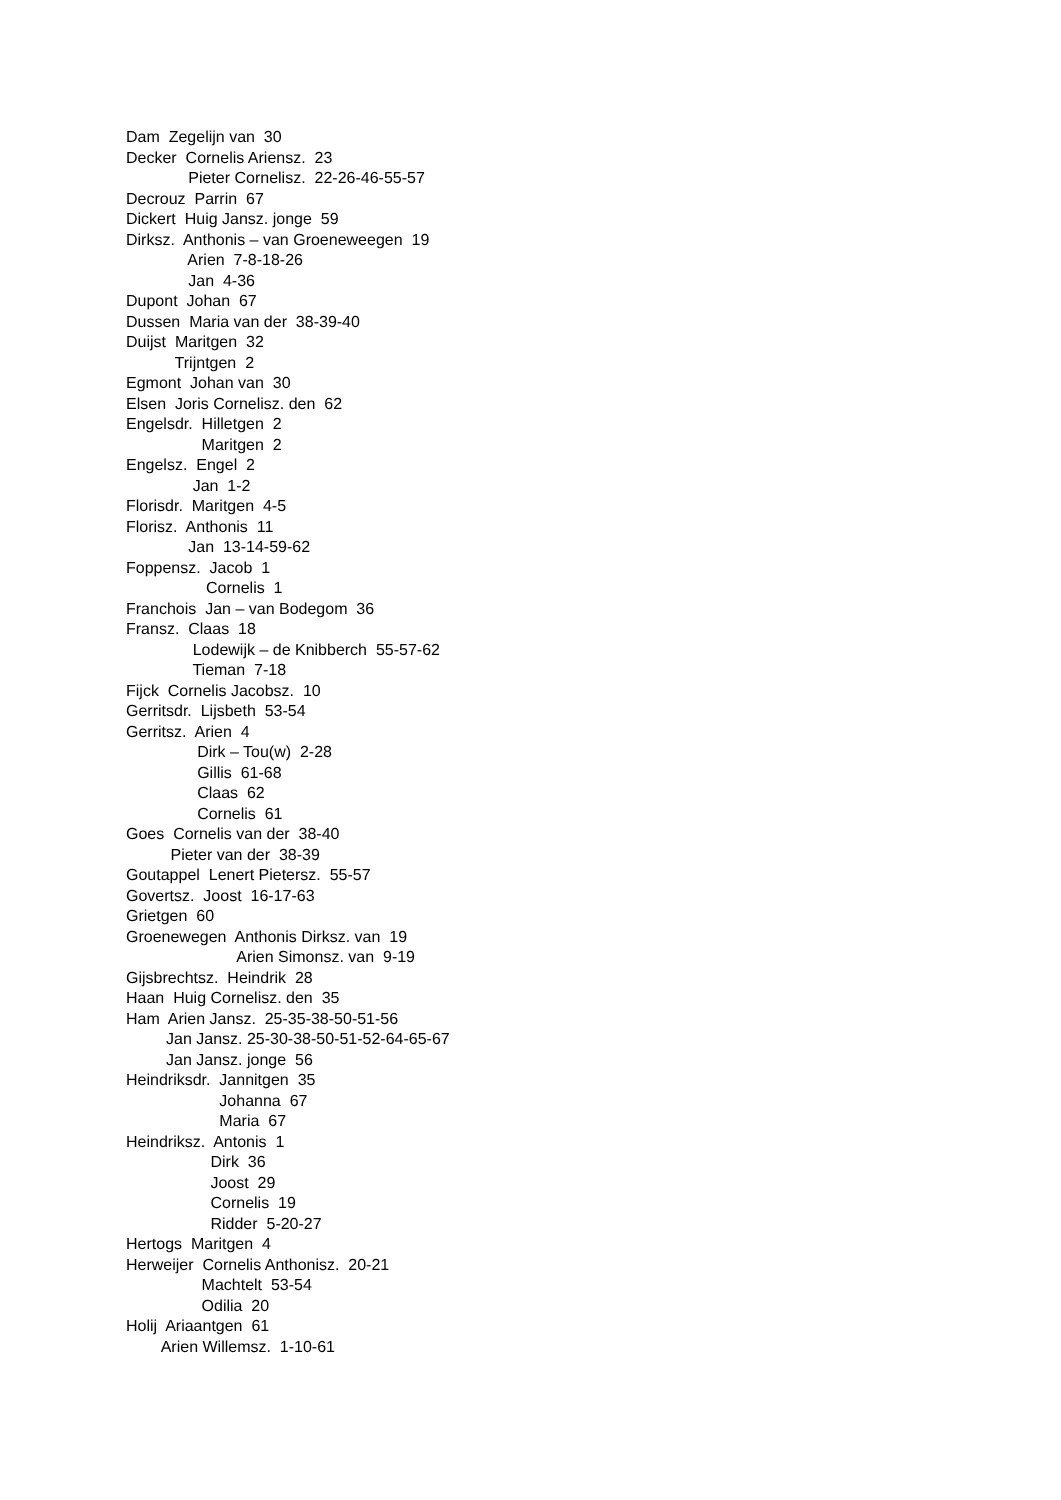Dam Zegelijn van 30
Decker Cornelis Ariensz. 23
Pieter Cornelisz. 22-26-46-55-57
Decrouz Parrin 67
Dickert Huig Jansz. jonge 59
Dirksz. Anthonis – van Groeneweegen 19
Arien 7-8-18-26
Jan 4-36
Dupont Johan 67
Dussen Maria van der 38-39-40
Duijst Maritgen 32
Trijntgen 2
Egmont Johan van 30
Elsen Joris Cornelisz. den 62
Engelsdr. Hilletgen 2
Maritgen 2
Engelsz. Engel 2
Jan 1-2
Florisdr. Maritgen 4-5
Florisz. Anthonis 11
Jan 13-14-59-62
Foppensz. Jacob 1
Cornelis 1
Franchois Jan – van Bodegom 36
Fransz. Claas 18
Lodewijk – de Knibberch 55-57-62
Tieman 7-18
Fijck Cornelis Jacobsz. 10
Gerritsdr. Lijsbeth 53-54
Gerritsz. Arien 4
Dirk – Tou(w) 2-28
Gillis 61-68
Claas 62
Cornelis 61
Goes Cornelis van der 38-40
Pieter van der 38-39
Goutappel Lenert Pietersz. 55-57
Govertsz. Joost 16-17-63
Grietgen 60
Groenewegen Anthonis Dirksz. van 19
Arien Simonsz. van 9-19
Gijsbrechtsz. Heindrik 28
Haan Huig Cornelisz. den 35
Ham Arien Jansz. 25-35-38-50-51-56
Jan Jansz. 25-30-38-50-51-52-64-65-67
Jan Jansz. jonge 56
Heindriksdr. Jannitgen 35
Johanna 67
Maria 67
Heindriksz. Antonis 1
Dirk 36
Joost 29
Cornelis 19
Ridder 5-20-27
Hertogs Maritgen 4
Herweijer Cornelis Anthonisz. 20-21
Machtelt 53-54
Odilia 20
Holij Ariaantgen 61
Arien Willemsz. 1-10-61